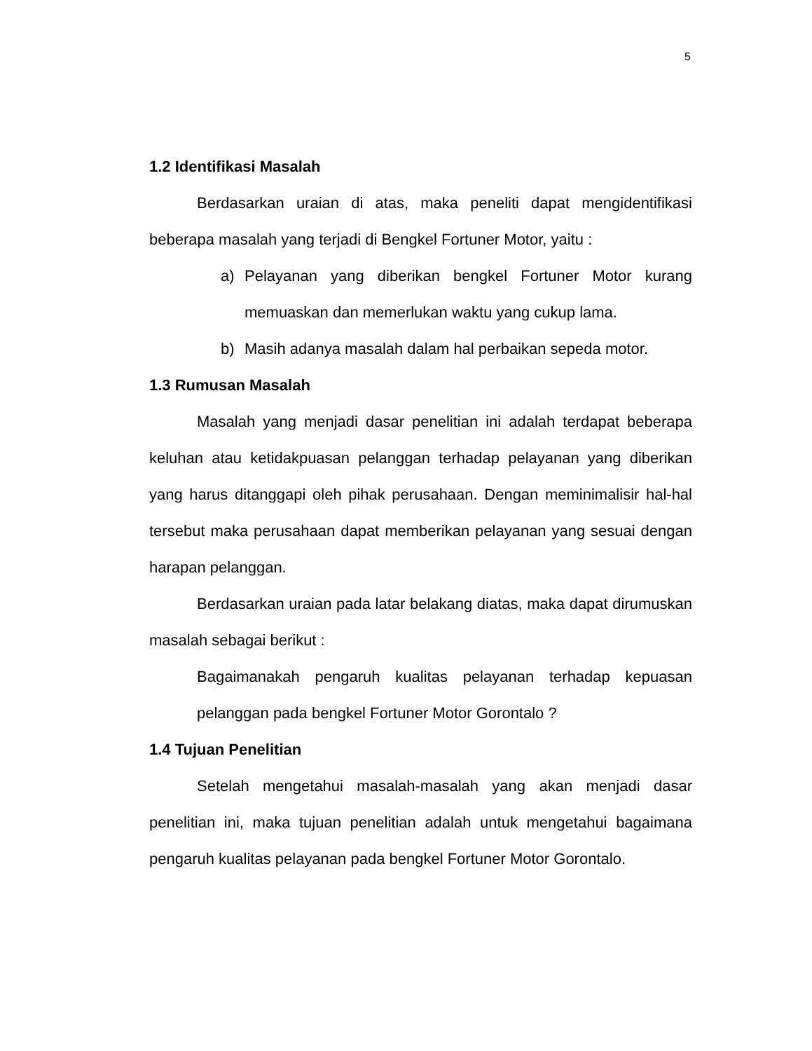5
1.2 Identifikasi Masalah
Berdasarkan uraian di atas, maka peneliti dapat mengidentifikasi beberapa masalah yang terjadi di Bengkel Fortuner Motor, yaitu :
a) Pelayanan yang diberikan bengkel Fortuner Motor kurang memuaskan dan memerlukan waktu yang cukup lama.
b) Masih adanya masalah dalam hal perbaikan sepeda motor.
1.3 Rumusan Masalah
Masalah yang menjadi dasar penelitian ini adalah terdapat beberapa keluhan atau ketidakpuasan pelanggan terhadap pelayanan yang diberikan yang harus ditanggapi oleh pihak perusahaan. Dengan meminimalisir hal-hal tersebut maka perusahaan dapat memberikan pelayanan yang sesuai dengan harapan pelanggan.
Berdasarkan uraian pada latar belakang diatas, maka dapat dirumuskan masalah sebagai berikut :
Bagaimanakah pengaruh kualitas pelayanan terhadap kepuasan pelanggan pada bengkel Fortuner Motor Gorontalo ?
1.4 Tujuan Penelitian
Setelah mengetahui masalah-masalah yang akan menjadi dasar penelitian ini, maka tujuan penelitian adalah untuk mengetahui bagaimana pengaruh kualitas pelayanan pada bengkel Fortuner Motor Gorontalo.